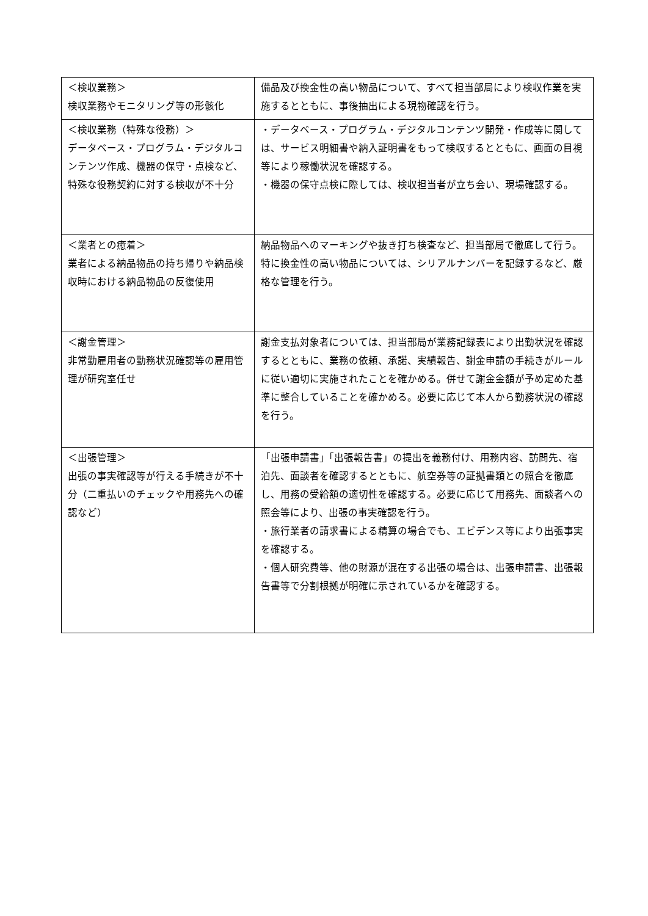| ＜検収業務＞ 検収業務やモニタリング等の形骸化 | 備品及び換金性の高い物品について、すべて担当部局により検収作業を実施するとともに、事後抽出による現物確認を行う。 |
| ＜検収業務（特殊な役務）＞ データベース・プログラム・デジタルコンテンツ作成、機器の保守・点検など、特殊な役務契約に対する検収が不十分 | ・データベース・プログラム・デジタルコンテンツ開発・作成等に関しては、サービス明細書や納入証明書をもって検収するとともに、画面の目視等により稼働状況を確認する。 ・機器の保守点検に際しては、検収担当者が立ち会い、現場確認する。 |
| ＜業者との癒着＞ 業者による納品物品の持ち帰りや納品検収時における納品物品の反復使用 | 納品物品へのマーキングや抜き打ち検査など、担当部局で徹底して行う。特に換金性の高い物品については、シリアルナンバーを記録するなど、厳格な管理を行う。 |
| ＜謝金管理＞ 非常勤雇用者の勤務状況確認等の雇用管理が研究室任せ | 謝金支払対象者については、担当部局が業務記録表により出勤状況を確認するとともに、業務の依頼、承諾、実績報告、謝金申請の手続きがルールに従い適切に実施されたことを確かめる。併せて謝金金額が予め定めた基準に整合していることを確かめる。必要に応じて本人から勤務状況の確認を行う。 |
| ＜出張管理＞ 出張の事実確認等が行える手続きが不十分（二重払いのチェックや用務先への確認など） | 「出張申請書」「出張報告書」の提出を義務付け、用務内容、訪問先、宿泊先、面談者を確認するとともに、航空券等の証拠書類との照合を徹底し、用務の受給額の適切性を確認する。必要に応じて用務先、面談者への照会等により、出張の事実確認を行う。 ・旅行業者の請求書による精算の場合でも、エビデンス等により出張事実を確認する。 ・個人研究費等、他の財源が混在する出張の場合は、出張申請書、出張報告書等で分割根拠が明確に示されているかを確認する。 |